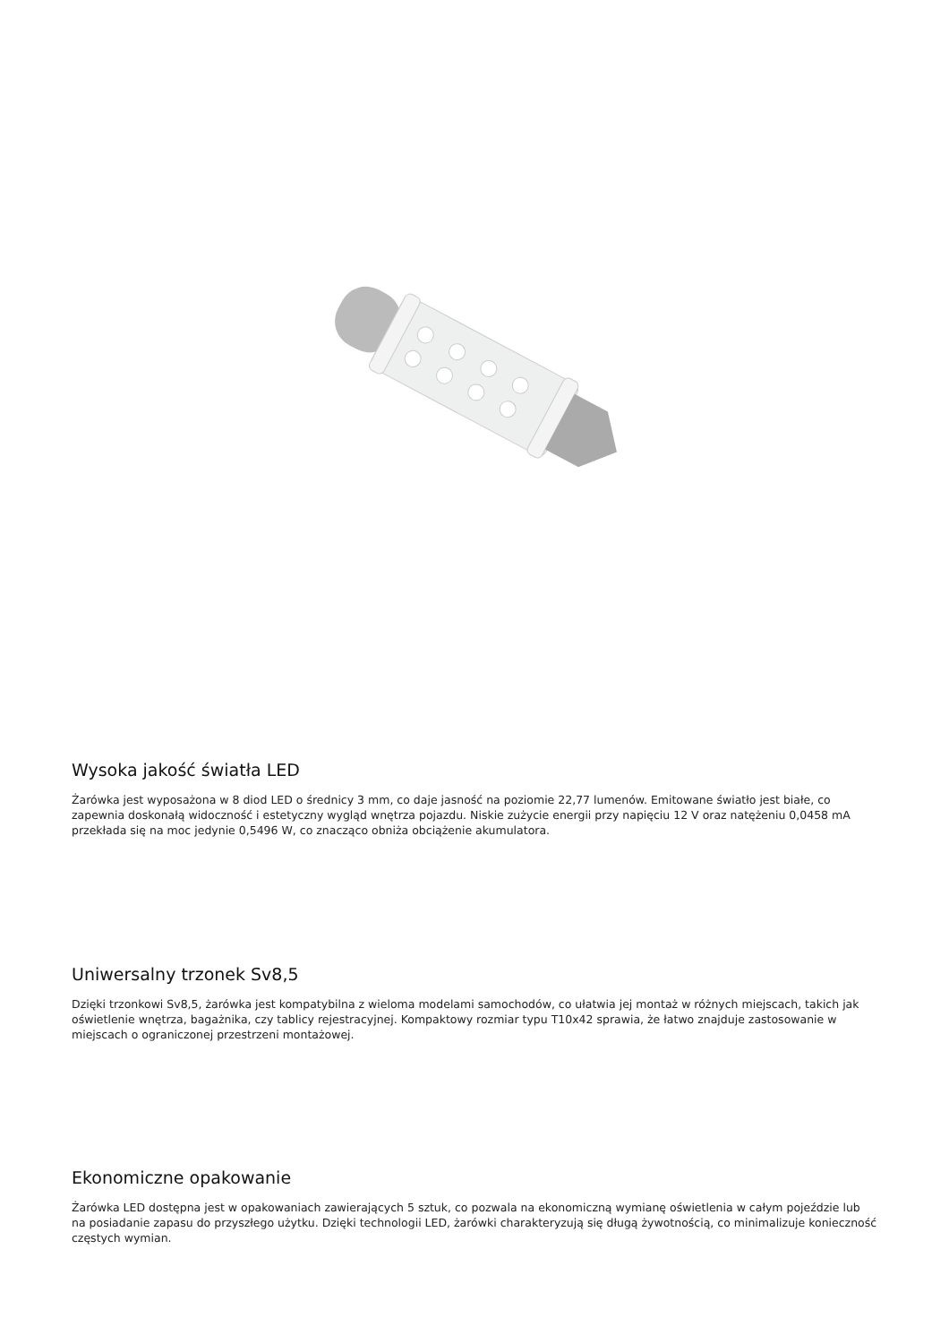Wysoka jakość światła LED
Żarówka jest wyposażona w 8 diod LED o średnicy 3 mm, co daje jasność na poziomie 22,77 lumenów. Emitowane światło jest białe, co zapewnia doskonałą widoczność i estetyczny wygląd wnętrza pojazdu. Niskie zużycie energii przy napięciu 12 V oraz natężeniu 0,0458 mA przekłada się na moc jedynie 0,5496 W, co znacząco obniża obciążenie akumulatora.
Uniwersalny trzonek Sv8,5
Dzięki trzonkowi Sv8,5, żarówka jest kompatybilna z wieloma modelami samochodów, co ułatwia jej montaż w różnych miejscach, takich jak oświetlenie wnętrza, bagażnika, czy tablicy rejestracyjnej. Kompaktowy rozmiar typu T10x42 sprawia, że łatwo znajduje zastosowanie w miejscach o ograniczonej przestrzeni montażowej.
Ekonomiczne opakowanie
Żarówka LED dostępna jest w opakowaniach zawierających 5 sztuk, co pozwala na ekonomiczną wymianę oświetlenia w całym pojeździe lub na posiadanie zapasu do przyszłego użytku. Dzięki technologii LED, żarówki charakteryzują się długą żywotnością, co minimalizuje konieczność częstych wymian.